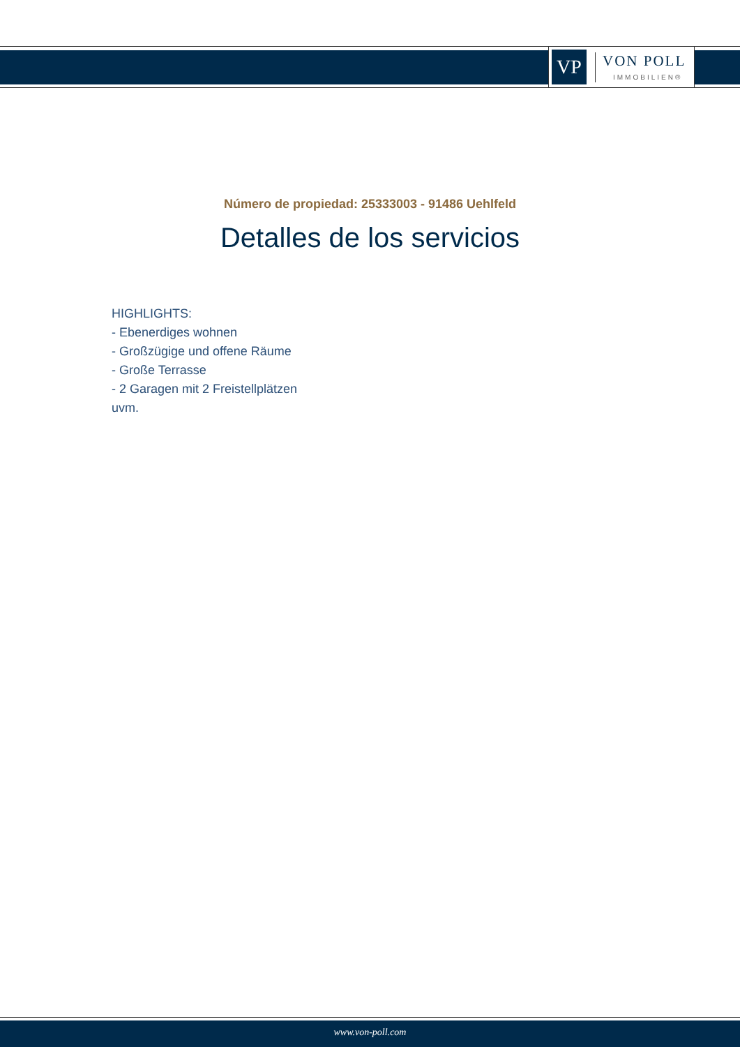VP
VON POLL
IMMOBILIEN®
Número de propiedad: 25333003 - 91486 Uehlfeld
Detalles de los servicios
HIGHLIGHTS:
- Ebenerdiges wohnen
- Großzügige und offene Räume
- Große Terrasse
- 2 Garagen mit 2 Freistellplätzen
uvm.
www.von-poll.com